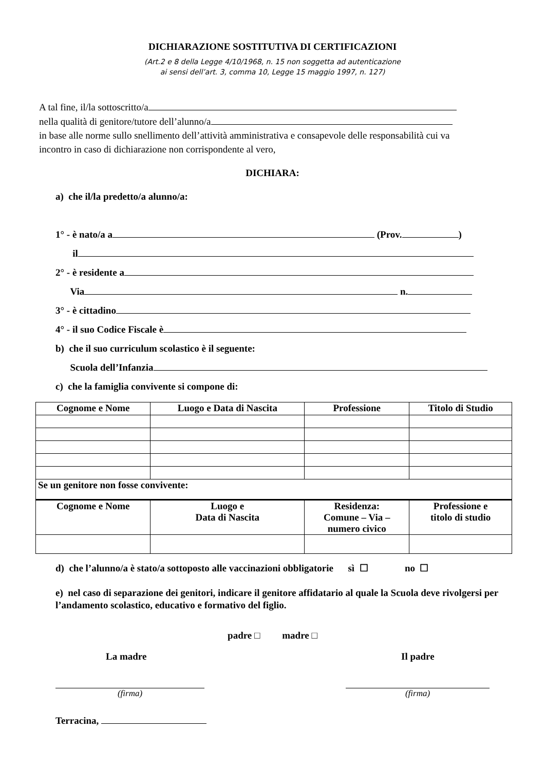DICHIARAZIONE SOSTITUTIVA DI CERTIFICAZIONI
(Art.2 e 8 della Legge 4/10/1968, n. 15 non soggetta ad autenticazione
ai sensi dell’art. 3, comma 10, Legge 15 maggio 1997, n. 127)
A tal fine, il/la sottoscritto/a
nella qualità di genitore/tutore dell’alunno/a
in base alle norme sullo snellimento dell’attività amministrativa e consapevole delle responsabilità cui va incontro in caso di dichiarazione non corrispondente al vero,
DICHIARA:
a) che il/la predetto/a alunno/a:
1° - è nato/a a (Prov. )
il
2° - è residente a
Via n.
3° - è cittadino
4° - il suo Codice Fiscale è
b) che il suo curriculum scolastico è il seguente:
Scuola dell’Infanzia
c) che la famiglia convivente si compone di:
| Cognome e Nome | Luogo e Data di Nascita | Professione | Titolo di Studio |
| --- | --- | --- | --- |
| Se un genitore non fosse convivente: | | | |
| Cognome e Nome | Luogo e Data di Nascita | Residenza: Comune – Via – numero civico | Professione e titolo di studio |
d) che l’alunno/a è stato/a sottoposto alle vaccinazioni obbligatorie sì ☐ no ☐
e) nel caso di separazione dei genitori, indicare il genitore affidatario al quale la Scuola deve rivolgersi per l’andamento scolastico, educativo e formativo del figlio.
padre □ madre □
La madre Il padre
(firma) (firma)
Terracina,